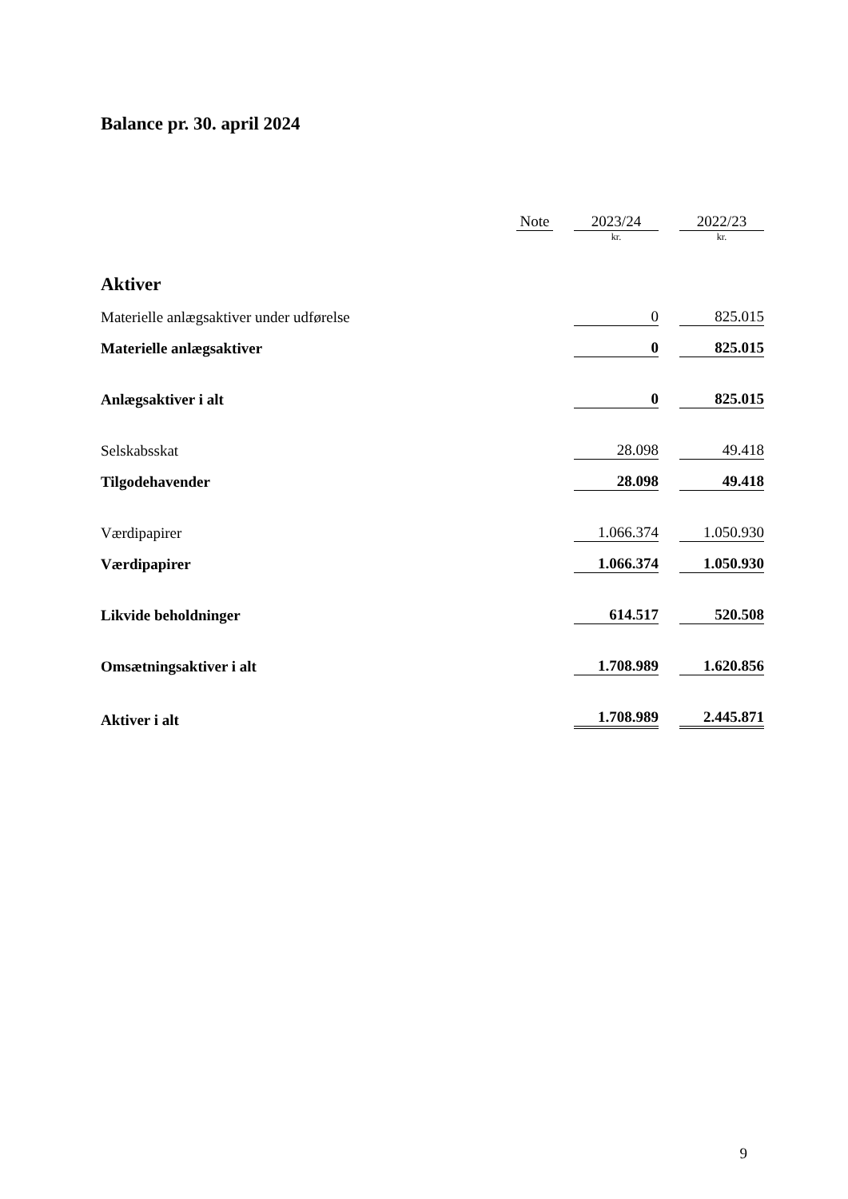Balance pr. 30. april 2024
| | Note | | 2023/24 | | 2022/23 |
| | | | kr. | | kr. |
| Aktiver | | | | | |
| Materielle anlægsaktiver under udførelse | | | 0 | | 825.015 |
| Materielle anlægsaktiver | | | 0 | | 825.015 |
| Anlægsaktiver i alt | | | 0 | | 825.015 |
| Selskabsskat | | | 28.098 | | 49.418 |
| Tilgodehavender | | | 28.098 | | 49.418 |
| Værdipapirer | | | 1.066.374 | | 1.050.930 |
| Værdipapirer | | | 1.066.374 | | 1.050.930 |
| Likvide beholdninger | | | 614.517 | | 520.508 |
| Omsætningsaktiver i alt | | | 1.708.989 | | 1.620.856 |
| Aktiver i alt | | | 1.708.989 | | 2.445.871 |
9